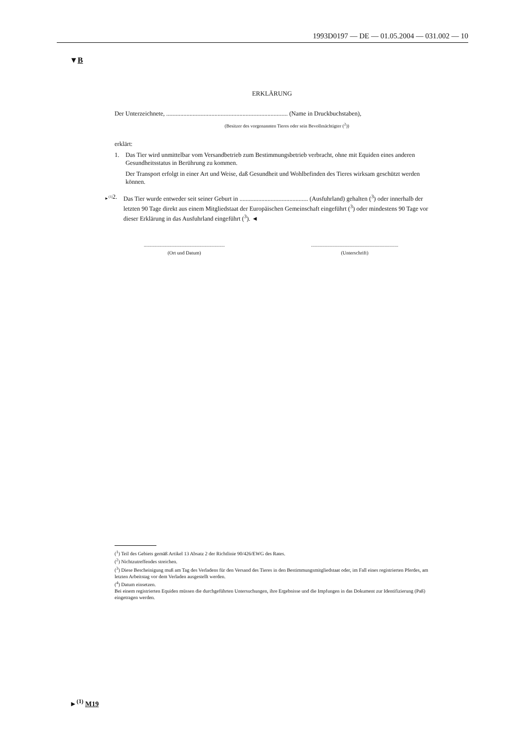1993D0197 — DE — 01.05.2004 — 031.002 — 10
▼B
ERKLÄRUNG
Der Unterzeichnete, .............................................................................. (Name in Druckbuchstaben),
(Besitzer des vorgenannten Tieres oder sein Bevollmächtigter (<sup>2</sup>))
erklärt:
1. Das Tier wird unmittelbar vom Versandbetrieb zum Bestimmungsbetrieb verbracht, ohne mit Equiden eines anderen Gesundheitsstatus in Berührung zu kommen.
Der Transport erfolgt in einer Art und Weise, daß Gesundheit und Wohlbefinden des Tieres wirksam geschützt werden können.
►<sup>(1)</sup> 2. Das Tier wurde entweder seit seiner Geburt in ............................................ (Ausfuhrland) gehalten (<sup>3</sup>) oder innerhalb der letzten 90 Tage direkt aus einem Mitgliedstaat der Europäischen Gemeinschaft eingeführt (<sup>3</sup>) oder mindestens 90 Tage vor dieser Erklärung in das Ausfuhrland eingeführt (<sup>3</sup>). ◄
.................................................................
(Ort und Datum)
......................................................................
(Unterschrift)
(<sup>1</sup>) Teil des Gebiets gemäß Artikel 13 Absatz 2 der Richtlinie 90/426/EWG des Rates.
(<sup>2</sup>) Nichtzutreffendes streichen.
(<sup>3</sup>) Diese Bescheinigung muß am Tag des Verladens für den Versand des Tieres in den Bestimmungsmitgliedstaat oder, im Fall eines registrierten Pferdes, am letzten Arbeitstag vor dem Verladen ausgestellt werden.
(<sup>4</sup>) Datum einsetzen.
Bei einem registrierten Equiden müssen die durchgeführten Untersuchungen, ihre Ergebnisse und die Impfungen in das Dokument zur Identifizierung (Paß) eingetragen werden.
►<sup>(1)</sup> M19